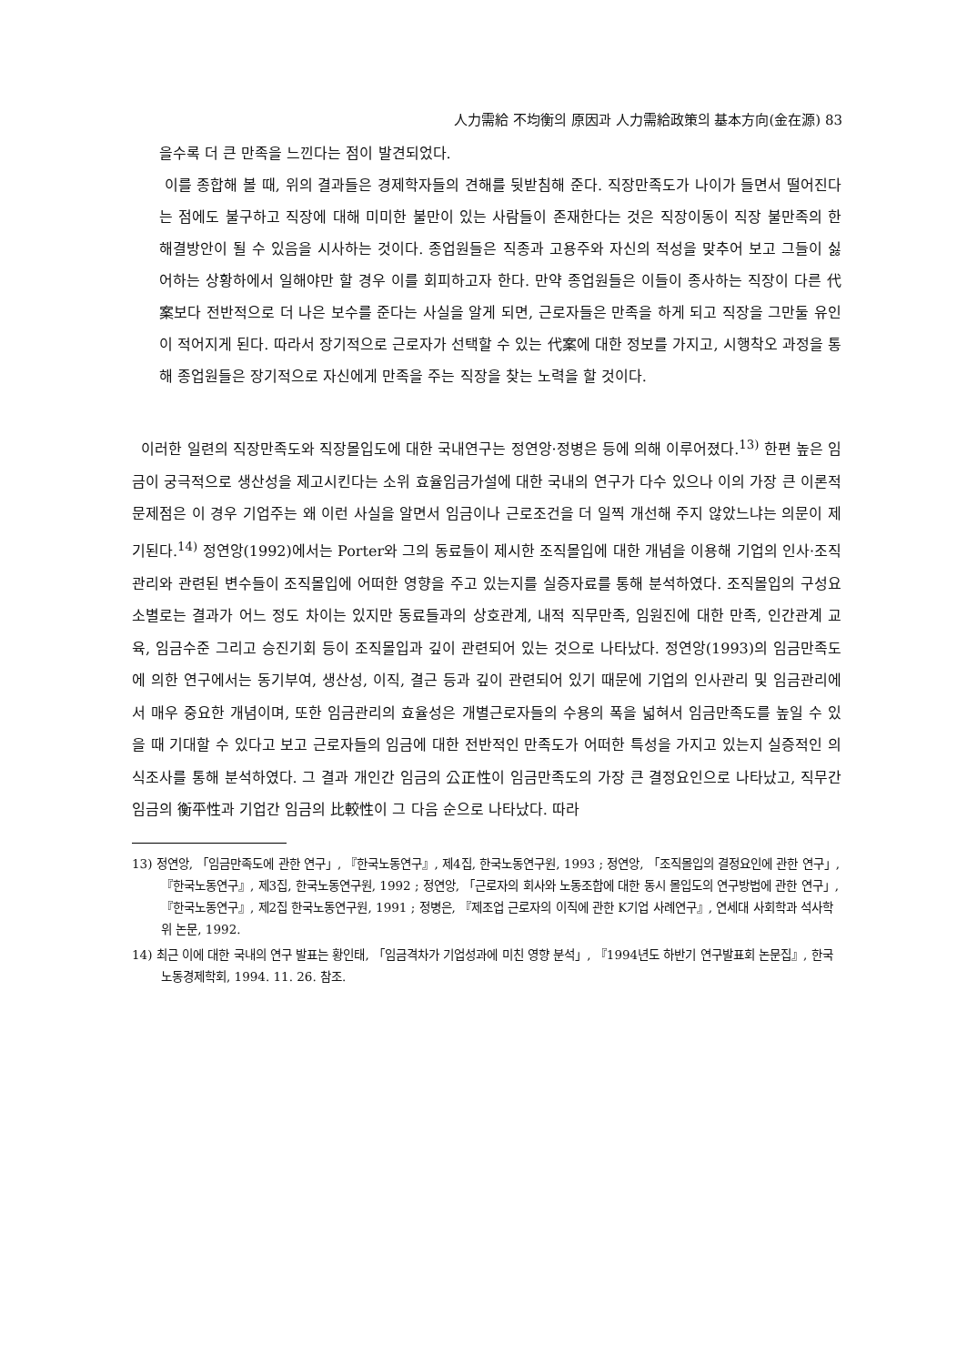人力需給 不均衡의 原因과 人力需給政策의 基本方向(金在源) 83
을수록 더 큰 만족을 느낀다는 점이 발견되었다.
이를 종합해 볼 때, 위의 결과들은 경제학자들의 견해를 뒷받침해 준다. 직장만족도가 나이가 들면서 떨어진다는 점에도 불구하고 직장에 대해 미미한 불만이 있는 사람들이 존재한다는 것은 직장이동이 직장 불만족의 한 해결방안이 될 수 있음을 시사하는 것이다. 종업원들은 직종과 고용주와 자신의 적성을 맞추어 보고 그들이 싫어하는 상황하에서 일해야만 할 경우 이를 회피하고자 한다. 만약 종업원들은 이들이 종사하는 직장이 다른 代案보다 전반적으로 더 나은 보수를 준다는 사실을 알게 되면, 근로자들은 만족을 하게 되고 직장을 그만둘 유인이 적어지게 된다. 따라서 장기적으로 근로자가 선택할 수 있는 代案에 대한 정보를 가지고, 시행착오 과정을 통해 종업원들은 장기적으로 자신에게 만족을 주는 직장을 찾는 노력을 할 것이다.
이러한 일련의 직장만족도와 직장몰입도에 대한 국내연구는 정연앙·정병은 등에 의해 이루어졌다.<sup>13)</sup> 한편 높은 임금이 궁극적으로 생산성을 제고시킨다는 소위 효율임금가설에 대한 국내의 연구가 다수 있으나 이의 가장 큰 이론적 문제점은 이 경우 기업주는 왜 이런 사실을 알면서 임금이나 근로조건을 더 일찍 개선해 주지 않았느냐는 의문이 제기된다.<sup>14)</sup> 정연앙(1992)에서는 Porter와 그의 동료들이 제시한 조직몰입에 대한 개념을 이용해 기업의 인사·조직관리와 관련된 변수들이 조직몰입에 어떠한 영향을 주고 있는지를 실증자료를 통해 분석하였다. 조직몰입의 구성요소별로는 결과가 어느 정도 차이는 있지만 동료들과의 상호관계, 내적 직무만족, 임원진에 대한 만족, 인간관계 교육, 임금수준 그리고 승진기회 등이 조직몰입과 깊이 관련되어 있는 것으로 나타났다. 정연앙(1993)의 임금만족도에 의한 연구에서는 동기부여, 생산성, 이직, 결근 등과 깊이 관련되어 있기 때문에 기업의 인사관리 및 임금관리에서 매우 중요한 개념이며, 또한 임금관리의 효율성은 개별근로자들의 수용의 폭을 넓혀서 임금만족도를 높일 수 있을 때 기대할 수 있다고 보고 근로자들의 임금에 대한 전반적인 만족도가 어떠한 특성을 가지고 있는지 실증적인 의식조사를 통해 분석하였다. 그 결과 개인간 임금의 公正性이 임금만족도의 가장 큰 결정요인으로 나타났고, 직무간 임금의 衡平性과 기업간 임금의 比較性이 그 다음 순으로 나타났다. 따라
13) 정연앙, 「임금만족도에 관한 연구」, 『한국노동연구』, 제4집, 한국노동연구원, 1993 ; 정연앙, 「조직몰입의 결정요인에 관한 연구」, 『한국노동연구』, 제3집, 한국노동연구원, 1992 ; 정연앙, 「근로자의 회사와 노동조합에 대한 동시 몰입도의 연구방법에 관한 연구」, 『한국노동연구』, 제2집 한국노동연구원, 1991 ; 정병은, 『제조업 근로자의 이직에 관한 K기업 사례연구』, 연세대 사회학과 석사학위 논문, 1992.
14) 최근 이에 대한 국내의 연구 발표는 황인태, 「임금격차가 기업성과에 미친 영향 분석」, 『1994년도 하반기 연구발표회 논문집』, 한국노동경제학회, 1994. 11. 26. 참조.